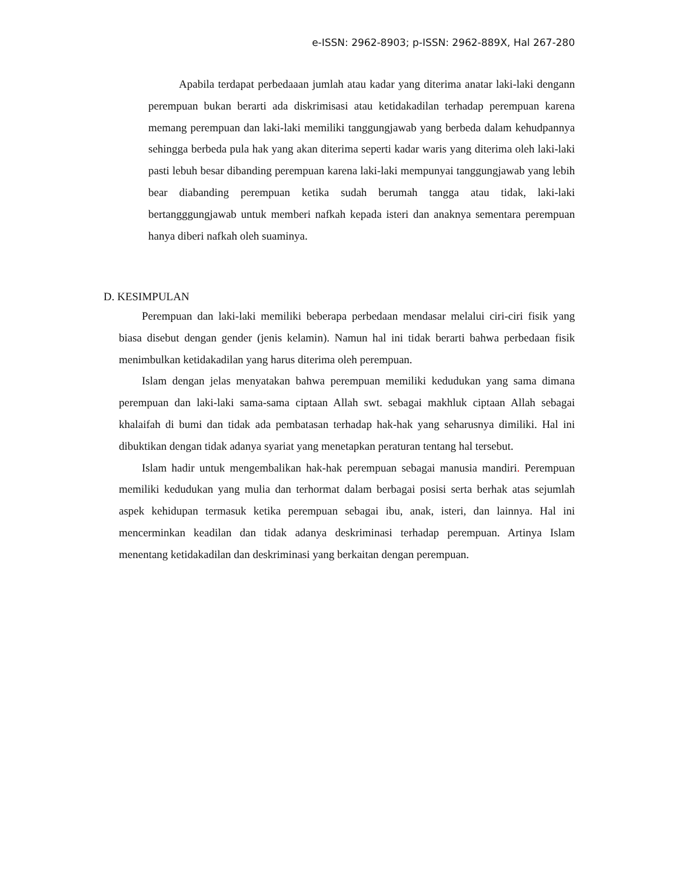e-ISSN: 2962-8903; p-ISSN: 2962-889X, Hal 267-280
Apabila terdapat perbedaaan jumlah atau kadar yang diterima anatar laki-laki dengann perempuan bukan berarti ada diskrimisasi atau ketidakadilan terhadap perempuan karena memang perempuan dan laki-laki memiliki tanggungjawab yang berbeda dalam kehudpannya sehingga berbeda pula hak yang akan diterima seperti kadar waris yang diterima oleh laki-laki pasti lebuh besar dibanding perempuan karena laki-laki mempunyai tanggungjawab yang lebih bear diabanding perempuan ketika sudah berumah tangga atau tidak, laki-laki bertangggungjawab untuk memberi nafkah kepada isteri dan anaknya sementara perempuan hanya diberi nafkah oleh suaminya.
D. KESIMPULAN
Perempuan dan laki-laki memiliki beberapa perbedaan mendasar melalui ciri-ciri fisik yang biasa disebut dengan gender (jenis kelamin). Namun hal ini tidak berarti bahwa perbedaan fisik menimbulkan ketidakadilan yang harus diterima oleh perempuan.
Islam dengan jelas menyatakan bahwa perempuan memiliki kedudukan yang sama dimana perempuan dan laki-laki sama-sama ciptaan Allah swt. sebagai makhluk ciptaan Allah sebagai khalaifah di bumi dan tidak ada pembatasan terhadap hak-hak yang seharusnya dimiliki. Hal ini dibuktikan dengan tidak adanya syariat yang menetapkan peraturan tentang hal tersebut.
Islam hadir untuk mengembalikan hak-hak perempuan sebagai manusia mandiri. Perempuan memiliki kedudukan yang mulia dan terhormat dalam berbagai posisi serta berhak atas sejumlah aspek kehidupan termasuk ketika perempuan sebagai ibu, anak, isteri, dan lainnya. Hal ini mencerminkan keadilan dan tidak adanya deskriminasi terhadap perempuan. Artinya Islam menentang ketidakadilan dan deskriminasi yang berkaitan dengan perempuan.